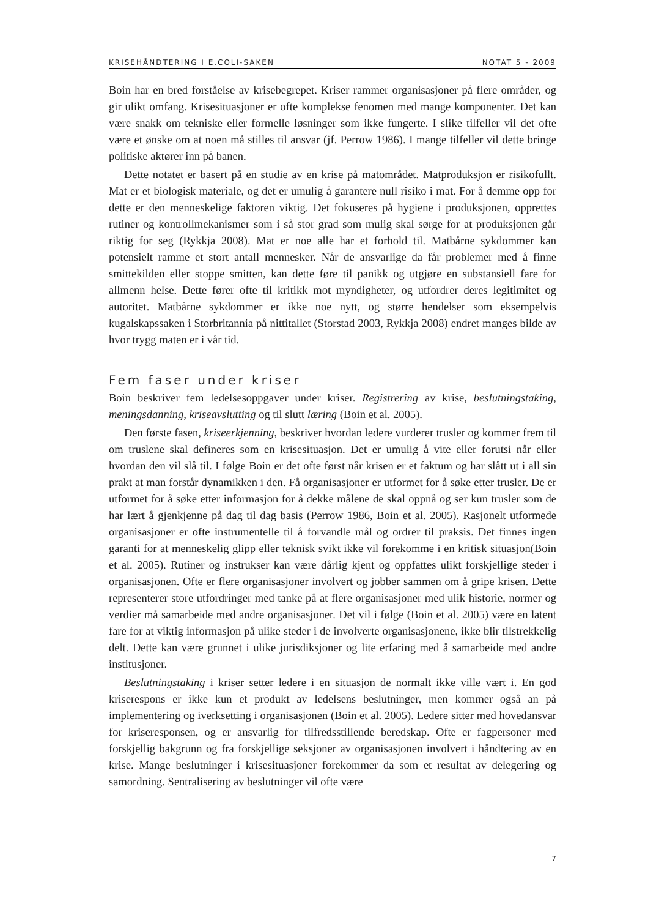KRISEHÅNDTERING I E.COLI-SAKEN NOTAT 5 - 2009
Boin har en bred forståelse av krisebegrepet. Kriser rammer organisasjoner på flere områder, og gir ulikt omfang. Krisesituasjoner er ofte komplekse fenomen med mange komponenter. Det kan være snakk om tekniske eller formelle løsninger som ikke fungerte. I slike tilfeller vil det ofte være et ønske om at noen må stilles til ansvar (jf. Perrow 1986). I mange tilfeller vil dette bringe politiske aktører inn på banen.
Dette notatet er basert på en studie av en krise på matområdet. Matproduksjon er risikofullt. Mat er et biologisk materiale, og det er umulig å garantere null risiko i mat. For å demme opp for dette er den menneskelige faktoren viktig. Det fokuseres på hygiene i produksjonen, opprettes rutiner og kontrollmekanismer som i så stor grad som mulig skal sørge for at produksjonen går riktig for seg (Rykkja 2008). Mat er noe alle har et forhold til. Matbårne sykdommer kan potensielt ramme et stort antall mennesker. Når de ansvarlige da får problemer med å finne smittekilden eller stoppe smitten, kan dette føre til panikk og utgjøre en substansiell fare for allmenn helse. Dette fører ofte til kritikk mot myndigheter, og utfordrer deres legitimitet og autoritet. Matbårne sykdommer er ikke noe nytt, og større hendelser som eksempelvis kugalskapssaken i Storbritannia på nittitallet (Storstad 2003, Rykkja 2008) endret manges bilde av hvor trygg maten er i vår tid.
Fem faser under kriser
Boin beskriver fem ledelsesoppgaver under kriser. Registrering av krise, beslutningstaking, meningsdanning, kriseavslutting og til slutt læring (Boin et al. 2005).
Den første fasen, kriseerkjenning, beskriver hvordan ledere vurderer trusler og kommer frem til om truslene skal defineres som en krisesituasjon. Det er umulig å vite eller forutsi når eller hvordan den vil slå til. I følge Boin er det ofte først når krisen er et faktum og har slått ut i all sin prakt at man forstår dynamikken i den. Få organisasjoner er utformet for å søke etter trusler. De er utformet for å søke etter informasjon for å dekke målene de skal oppnå og ser kun trusler som de har lært å gjenkjenne på dag til dag basis (Perrow 1986, Boin et al. 2005). Rasjonelt utformede organisasjoner er ofte instrumentelle til å forvandle mål og ordrer til praksis. Det finnes ingen garanti for at menneskelig glipp eller teknisk svikt ikke vil forekomme i en kritisk situasjon(Boin et al. 2005). Rutiner og instrukser kan være dårlig kjent og oppfattes ulikt forskjellige steder i organisasjonen. Ofte er flere organisasjoner involvert og jobber sammen om å gripe krisen. Dette representerer store utfordringer med tanke på at flere organisasjoner med ulik historie, normer og verdier må samarbeide med andre organisasjoner. Det vil i følge (Boin et al. 2005) være en latent fare for at viktig informasjon på ulike steder i de involverte organisasjonene, ikke blir tilstrekkelig delt. Dette kan være grunnet i ulike jurisdiksjoner og lite erfaring med å samarbeide med andre institusjoner.
Beslutningstaking i kriser setter ledere i en situasjon de normalt ikke ville vært i. En god kriserespons er ikke kun et produkt av ledelsens beslutninger, men kommer også an på implementering og iverksetting i organisasjonen (Boin et al. 2005). Ledere sitter med hovedansvar for kriseresponsen, og er ansvarlig for tilfredsstillende beredskap. Ofte er fagpersoner med forskjellig bakgrunn og fra forskjellige seksjoner av organisasjonen involvert i håndtering av en krise. Mange beslutninger i krisesituasjoner forekommer da som et resultat av delegering og samordning. Sentralisering av beslutninger vil ofte være
7